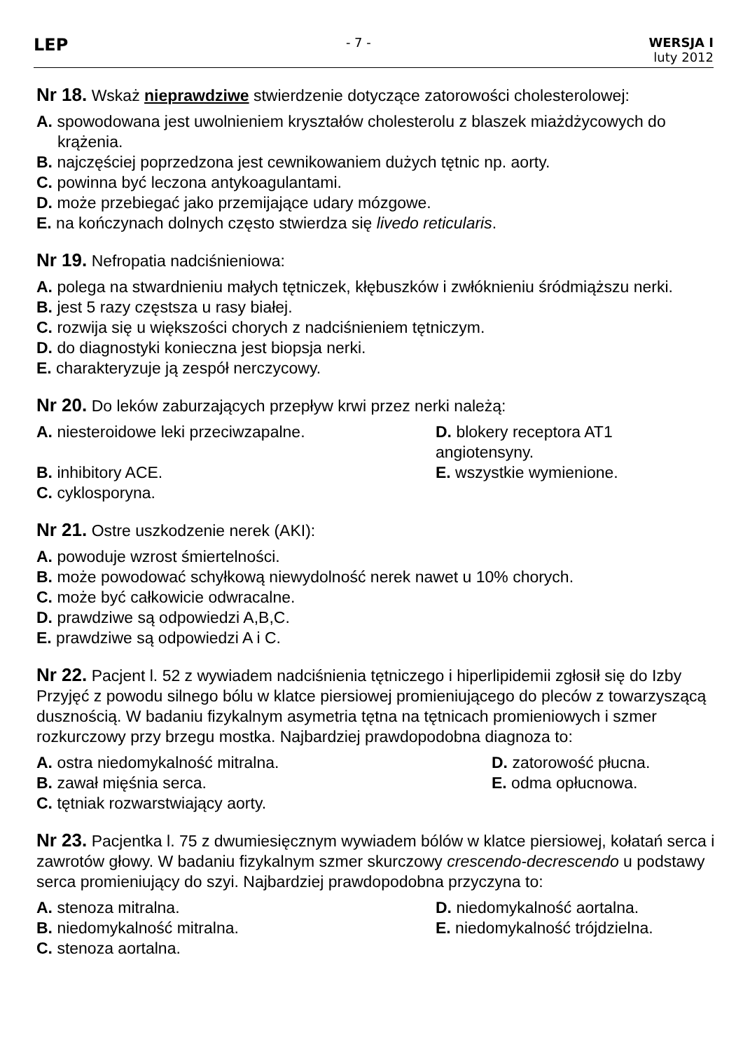LEP
- 7 - WERSJA I
luty 2012
Nr 18. Wskaż nieprawdziwe stwierdzenie dotyczące zatorowości cholesterolowej:
A. spowodowana jest uwolnieniem kryształów cholesterolu z blaszek miażdżycowych do krążenia.
B. najczęściej poprzedzona jest cewnikowaniem dużych tętnic np. aorty.
C. powinna być leczona antykoagulantami.
D. może przebiegać jako przemijające udary mózgowe.
E. na kończynach dolnych często stwierdza się livedo reticularis.
Nr 19. Nefropatia nadciśnieniowa:
A. polega na stwardnieniu małych tętniczek, kłębuszków i zwłóknieniu śródmiąższu nerki.
B. jest 5 razy częstsza u rasy białej.
C. rozwija się u większości chorych z nadciśnieniem tętniczym.
D. do diagnostyki konieczna jest biopsja nerki.
E. charakteryzuje ją zespół nerczycowy.
Nr 20. Do leków zaburzających przepływ krwi przez nerki należą:
A. niesteroidowe leki przeciwzapalne.
D. blokery receptora AT1 angiotensyny.
B. inhibitory ACE.
E. wszystkie wymienione.
C. cyklosporyna.
Nr 21. Ostre uszkodzenie nerek (AKI):
A. powoduje wzrost śmiertelności.
B. może powodować schyłkową niewydolność nerek nawet u 10% chorych.
C. może być całkowicie odwracalne.
D. prawdziwe są odpowiedzi A,B,C.
E. prawdziwe są odpowiedzi A i C.
Nr 22. Pacjent l. 52 z wywiadem nadciśnienia tętniczego i hiperlipidemii zgłosił się do Izby Przyjęć z powodu silnego bólu w klatce piersiowej promieniującego do pleców z towarzyszącą dusznością. W badaniu fizykalnym asymetria tętna na tętnicach promieniowych i szmer rozkurczowy przy brzegu mostka. Najbardziej prawdopodobna diagnoza to:
A. ostra niedomykalność mitralna.
D. zatorowość płucna.
B. zawał mięśnia serca.
E. odma opłucnowa.
C. tętniak rozwarstwiający aorty.
Nr 23. Pacjentka l. 75 z dwumiesięcznym wywiadem bólów w klatce piersiowej, kołatań serca i zawrotów głowy. W badaniu fizykalnym szmer skurczowy crescendo-decrescendo u podstawy serca promieniujący do szyi. Najbardziej prawdopodobna przyczyna to:
A. stenoza mitralna.
D. niedomykalność aortalna.
B. niedomykalność mitralna.
E. niedomykalność trójdzielna.
C. stenoza aortalna.